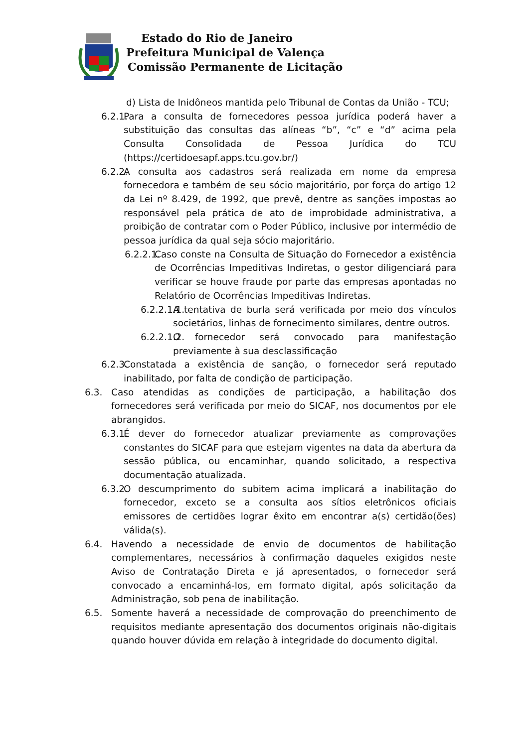Estado do Rio de Janeiro
Prefeitura Municipal de Valença
Comissão Permanente de Licitação
d) Lista de Inidôneos mantida pelo Tribunal de Contas da União - TCU;
6.2.1. Para a consulta de fornecedores pessoa jurídica poderá haver a substituição das consultas das alíneas “b”, “c” e “d” acima pela Consulta Consolidada de Pessoa Jurídica do TCU (https://certidoesapf.apps.tcu.gov.br/)
6.2.2. A consulta aos cadastros será realizada em nome da empresa fornecedora e também de seu sócio majoritário, por força do artigo 12 da Lei nº 8.429, de 1992, que prevê, dentre as sanções impostas ao responsável pela prática de ato de improbidade administrativa, a proibição de contratar com o Poder Público, inclusive por intermédio de pessoa jurídica da qual seja sócio majoritário.
6.2.2.1. Caso conste na Consulta de Situação do Fornecedor a existência de Ocorrências Impeditivas Indiretas, o gestor diligenciará para verificar se houve fraude por parte das empresas apontadas no Relatório de Ocorrências Impeditivas Indiretas.
6.2.2.1.1. A tentativa de burla será verificada por meio dos vínculos societários, linhas de fornecimento similares, dentre outros.
6.2.2.1.2. O fornecedor será convocado para manifestação previamente à sua desclassificação
6.2.3. Constatada a existência de sanção, o fornecedor será reputado inabilitado, por falta de condição de participação.
6.3. Caso atendidas as condições de participação, a habilitação dos fornecedores será verificada por meio do SICAF, nos documentos por ele abrangidos.
6.3.1. É dever do fornecedor atualizar previamente as comprovações constantes do SICAF para que estejam vigentes na data da abertura da sessão pública, ou encaminhar, quando solicitado, a respectiva documentação atualizada.
6.3.2. O descumprimento do subitem acima implicará a inabilitação do fornecedor, exceto se a consulta aos sítios eletrônicos oficiais emissores de certidões lograr êxito em encontrar a(s) certidão(ões) válida(s).
6.4. Havendo a necessidade de envio de documentos de habilitação complementares, necessários à confirmação daqueles exigidos neste Aviso de Contratação Direta e já apresentados, o fornecedor será convocado a encaminhá-los, em formato digital, após solicitação da Administração, sob pena de inabilitação.
6.5. Somente haverá a necessidade de comprovação do preenchimento de requisitos mediante apresentação dos documentos originais não-digitais quando houver dúvida em relação à integridade do documento digital.